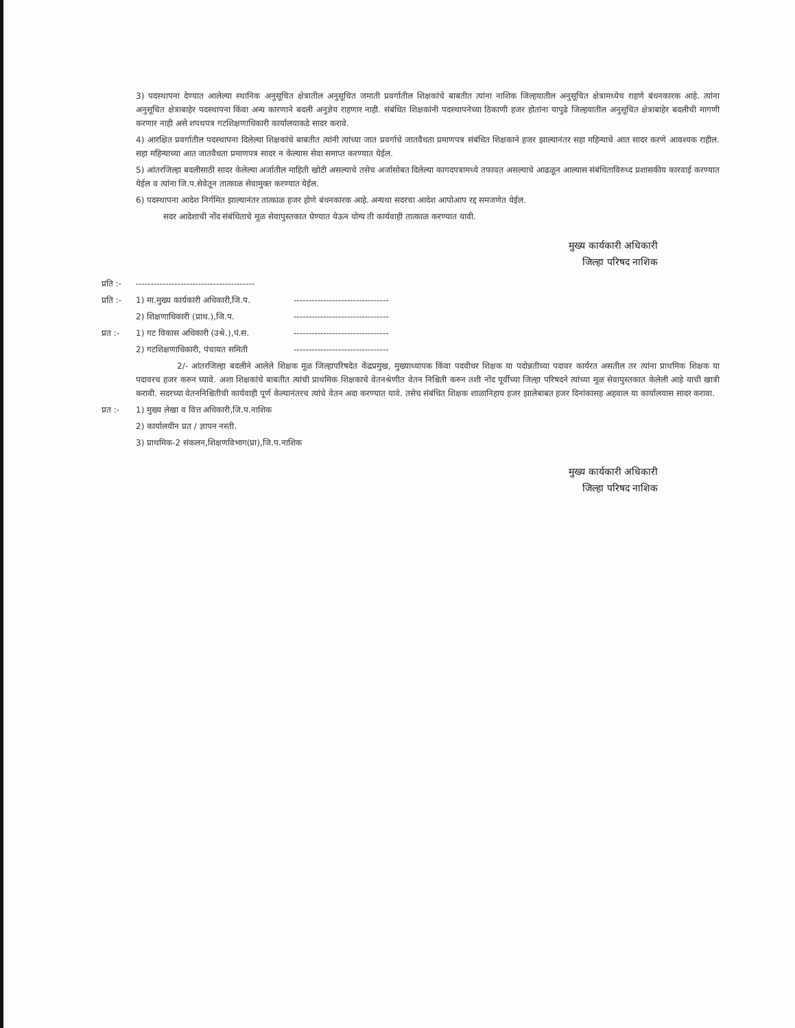3) पदस्थापना देण्यात आलेल्या स्थानिक अनुसूचित क्षेत्रातील अनुसूचित जमाती प्रवर्गातील शिक्षकांचे बाबतीत त्यांना नाशिक जिल्हयातील अनुसूचित क्षेत्रामध्येच राहणे बंधनकारक आहे. त्यांना अनुसूचित क्षेत्राबाहेर पदस्थापना किंवा अन्य कारणाने बदली अनुज्ञेय राहणार नाही. संबंधित शिक्षकांनी पदस्थापनेच्या ठिकाणी हजर होतांना यापुढे जिल्हयातील अनुसूचित क्षेत्राबाहेर बदलीची मागणी करणार नाही असे शपथपत्र गटशिक्षणाधिकारी कार्यालयाकडे सादर करावे.
4) आरक्षित प्रवर्गातील पदस्थापना दिलेल्या शिक्षकांचे बाबतीत त्यांनी त्यांच्या जात प्रवर्गाचे जातवैधता प्रमाणपत्र संबंधित शिक्षकाने हजर झाल्यानंतर सहा महिन्याचे आत सादर करणे आवश्यक राहील. सहा महिन्याच्या आत जातवैधता प्रमाणपत्र सादर न केल्यास सेवा समाप्त करण्यात येईल.
5) आंतरजिल्हा बदलीसाठी सादर केलेल्या अर्जातील माहिती खोटी असल्याचे तसेच अर्जासोबत दिलेल्या कागदपत्रामध्ये तफावत असल्याचे आढळून आल्यास संबंधिताविरुध्द प्रशासकीय कारवाई करण्यात येईल व त्यांना जि.प.सेवेतून तात्काळ सेवामुक्त करण्यात येईल.
6) पदस्थापना आदेश निर्गमित झाल्यानंतर तात्काळ हजर होणे बंधनकारक आहे. अन्यथा सदरचा आदेश आपोआप रद्द समजणेत येईल.
सदर आदेशाची नोंद संबंधिताचे मूळ सेवापुस्तकात घेण्यात येऊन योग्य ती कार्यवाही तात्काळ करण्यात यावी.
मुख्य कार्यकारी अधिकारी
जिल्हा परिषद नाशिक
प्रति :- ----------------------------------------
प्रति :- 1) मा.मुख्य कार्यकारी अधिकारी,जि.प. --------------------------------
2) शिक्षणाधिकारी (प्राथ.),जि.प. --------------------------------
प्रत :- 1) गट विकास अधिकारी (उश्रे.),पं.स. --------------------------------
2) गटशिक्षणाधिकारी, पंचायत समिती --------------------------------
2/- आंतरजिल्हा बदलीने आलेले शिक्षक मूळ जिल्हापरिषदेत केंद्रप्रमुख, मुख्याध्यापक किंवा पदवीधर शिक्षक या पदोन्नतीच्या पदावर कार्यरत असतील तर त्यांना प्राथमिक शिक्षक या पदावरच हजर करुन घ्यावे. अशा शिक्षकांचे बाबतीत त्यांची प्राथमिक शिक्षकाचे वेतनश्रेणीत वेतन निश्चिती करुन तशी नोंद पूर्वीच्या जिल्हा परिषदने त्यांच्या मूळ सेवापुस्तकात केलेली आहे याची खात्री करावी. सदरच्या वेतननिश्चितीची कार्यवाही पूर्ण केल्यानंतरच त्यांचे वेतन अदा करण्यात यावे. तसेच संबंधित शिक्षक शाळानिहाय हजर झालेबाबत हजर दिनांकासह अहवाल या कार्यालयास सादर करावा.
प्रत :- 1) मुख्य लेखा व वित्त अधिकारी,जि.प.नाशिक
2) कार्यालयीन प्रत / ज्ञापन नस्ती.
3) प्राथमिक-2 संकलन,शिक्षणविभाग(प्रा),जि.प.नाशिक
मुख्य कार्यकारी अधिकारी
जिल्हा परिषद नाशिक